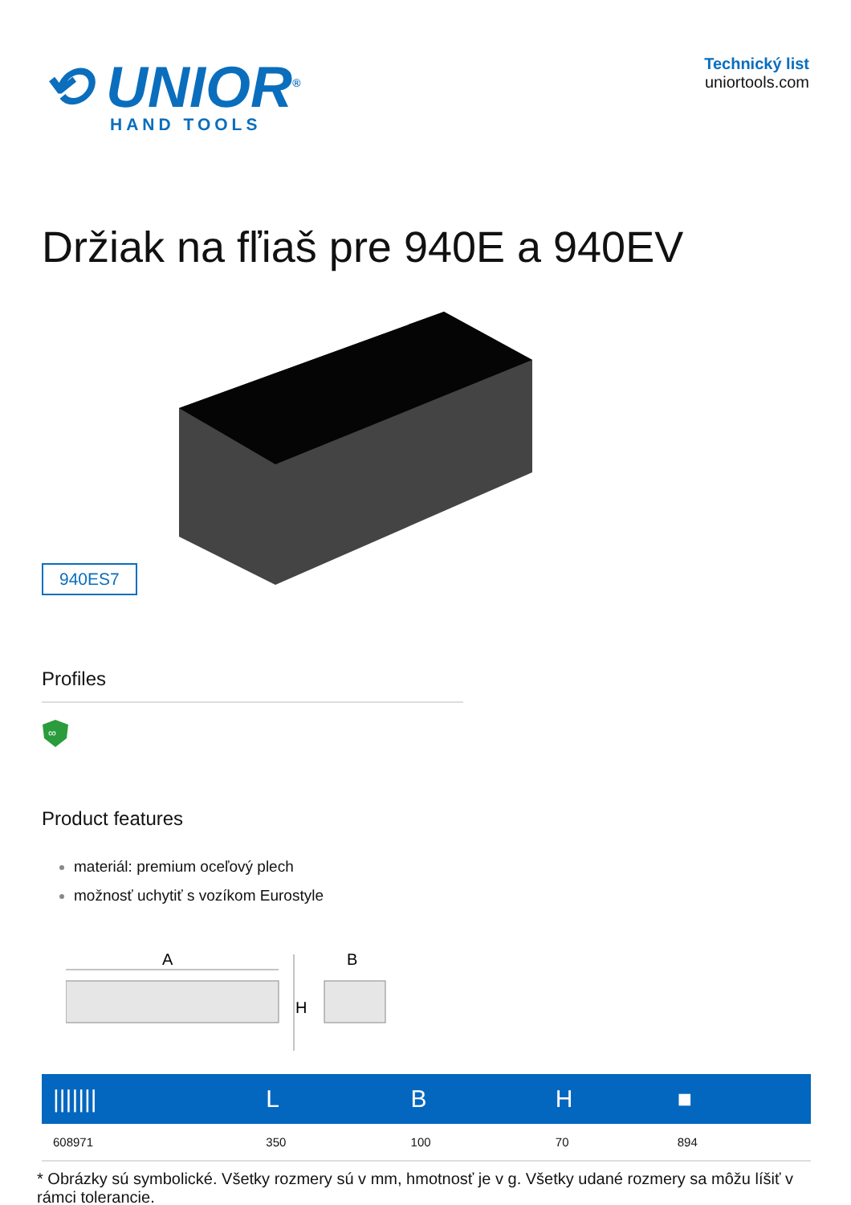⟲ UNIOR<sup>®</sup>
HAND TOOLS
Technický list
uniortools.com
Držiak na fľiaš pre 940E a 940EV
940ES7
Profiles
∞
Product features
materiál: premium oceľový plech
možnosť uchytiť s vozíkom Eurostyle
A
B
H
| /////// | L | B | H | ■ |
| --- | --- | --- | --- | --- |
| 608971 | 350 | 100 | 70 | 894 |
* Obrázky sú symbolické. Všetky rozmery sú v mm, hmotnosť je v g. Všetky udané rozmery sa môžu líšiť v rámci tolerancie.